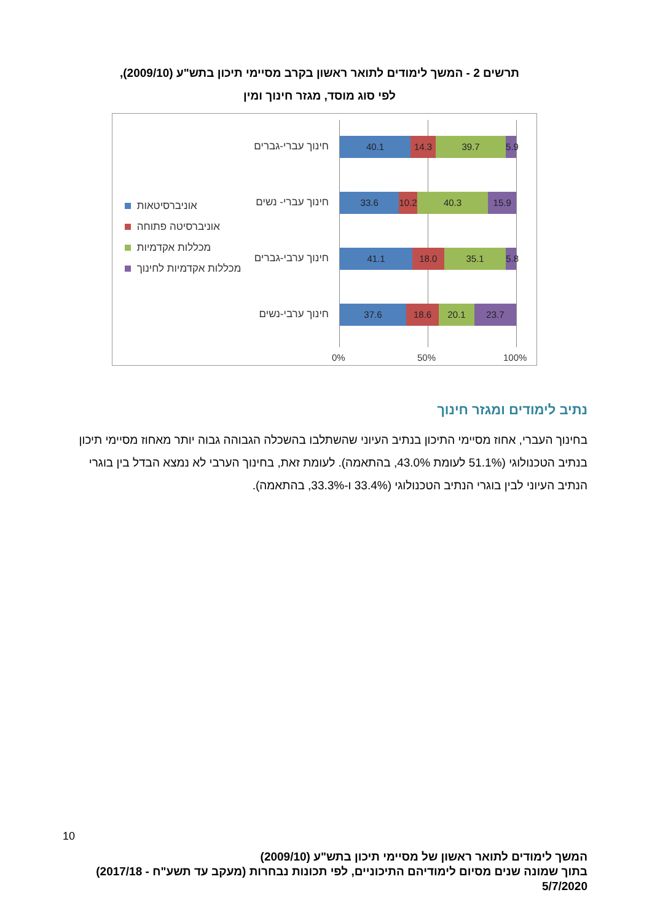תרשים 2 - המשך לימודים לתואר ראשון בקרב מסיימי תיכון בתש"ע (2009/10),
לפי סוג מוסד, מגזר חינוך ומין
חינוך עברי-גברים 40.1 14.3 39.7 5.9
אוניברסיטאות
אוניברסיטה פתוחה
מכללות אקדמיות
מכללות אקדמיות לחינוך
חינוך עברי- נשים 33.6 10.2 40.3 15.9
חינוך ערבי-גברים 41.1 18.0 35.1 5.8
חינוך ערבי-נשים 37.6 18.6 20.1 23.7
0% 50% 100%
נתיב לימודים ומגזר חינוך
בחינוך העברי, אחוז מסיימי התיכון בנתיב העיוני שהשתלבו בהשכלה הגבוהה גבוה יותר מאחוז מסיימי תיכון בנתיב הטכנולוגי (51.1% לעומת 43.0%, בהתאמה). לעומת זאת, בחינוך הערבי לא נמצא הבדל בין בוגרי הנתיב העיוני לבין בוגרי הנתיב הטכנולוגי (33.4% ו-33.3%, בהתאמה).
10
המשך לימודים לתואר ראשון של מסיימי תיכון בתש"ע (2009/10)
בתוך שמונה שנים מסיום לימודיהם התיכוניים, לפי תכונות נבחרות (מעקב עד תשע"ח - 2017/18)
5/7/2020